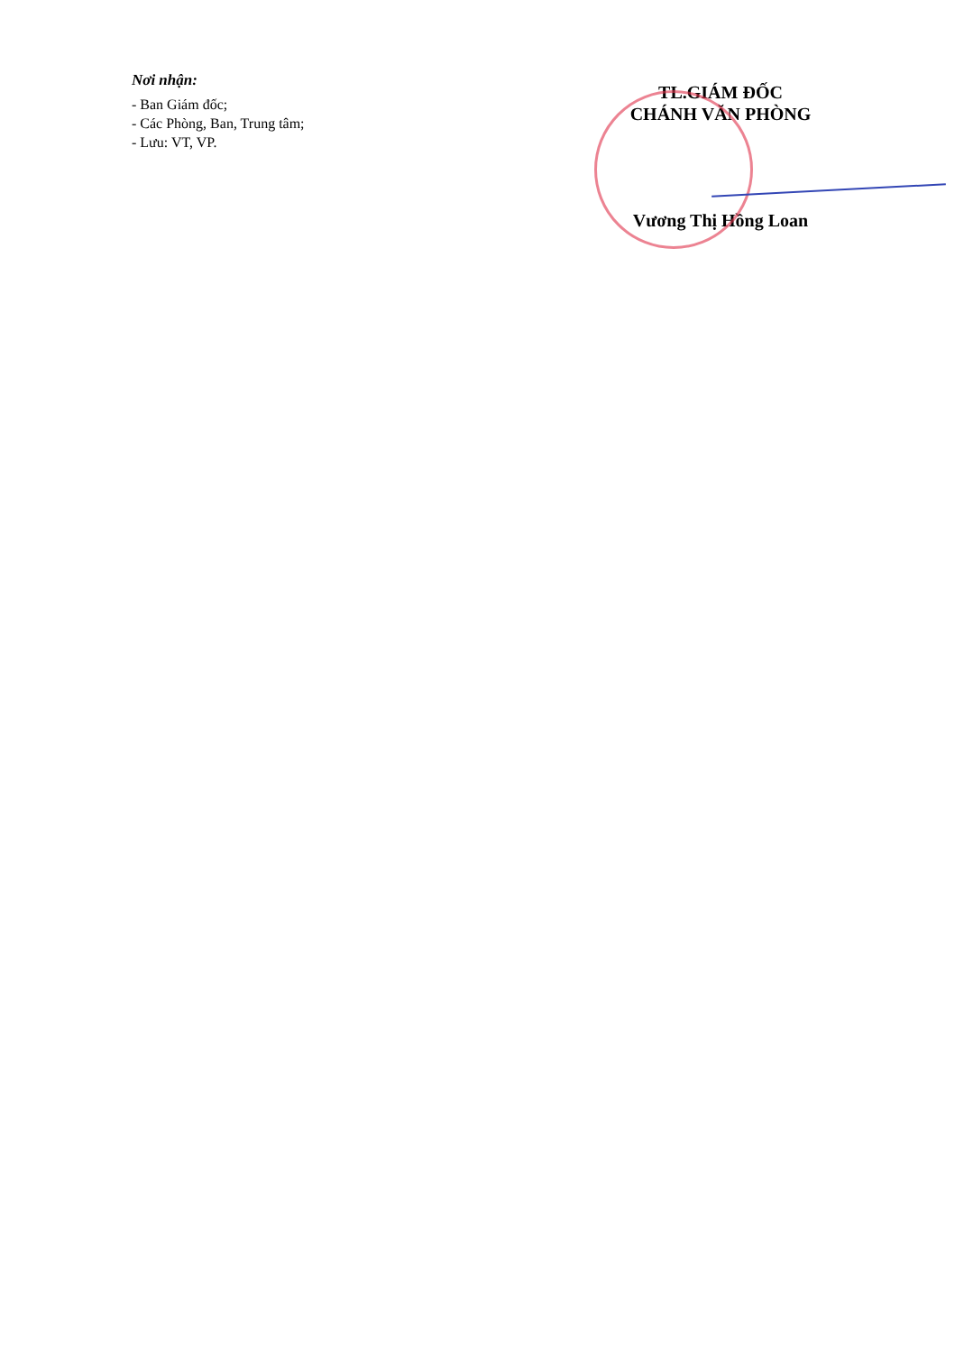Nơi nhận:
- Ban Giám đốc;
- Các Phòng, Ban, Trung tâm;
- Lưu: VT, VP.
TL.GIÁM ĐỐC
CHÁNH VĂN PHÒNG
Vương Thị Hồng Loan